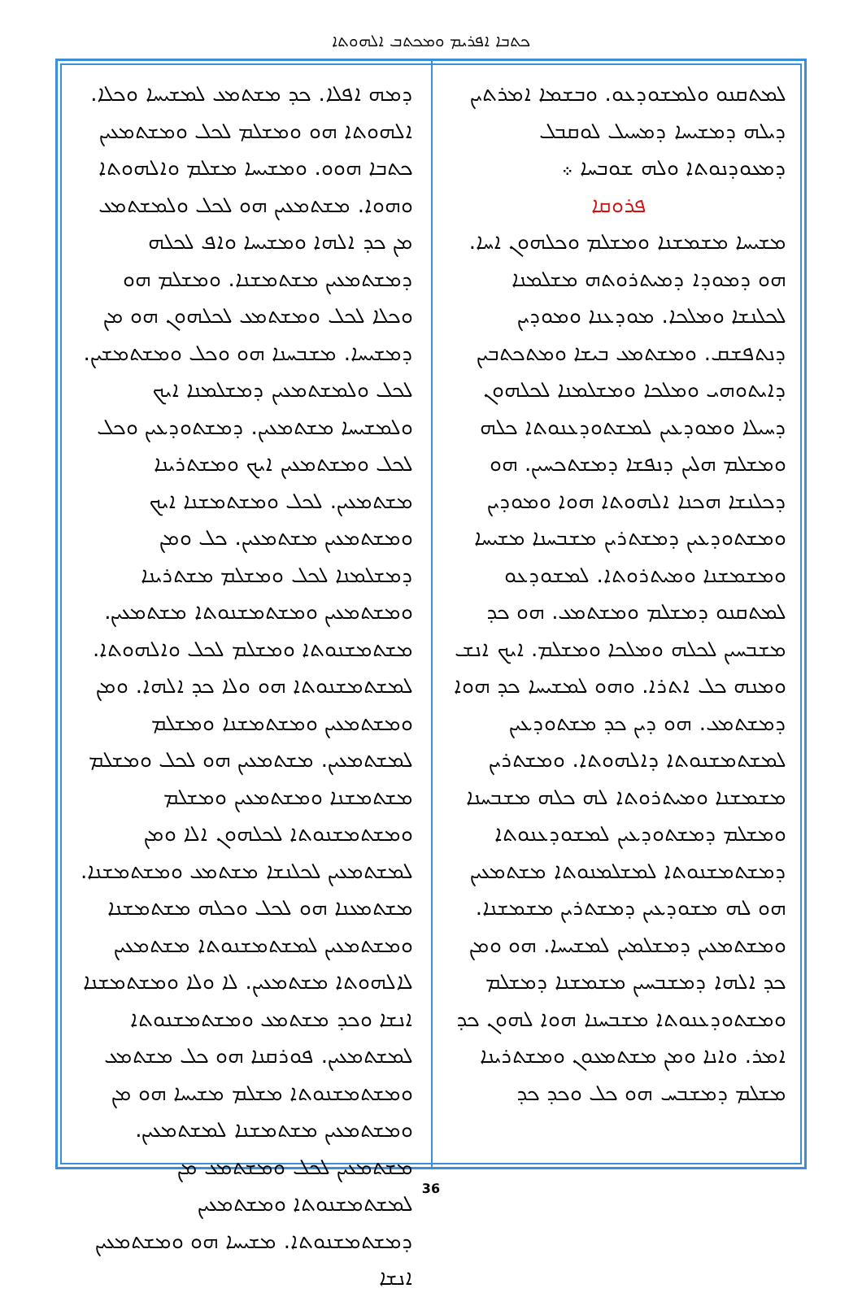ܟܬܒܐ ܐܦܪܝܡ ܘܡܟܬܒ ܐܠܗܘܬܐ
ܠܡܬܩܢܘ ܘܠܡܫܘܕܥܘ. ܘܒܫܡܐ ܐܡܪܬܝܢ ܕܝܠܗ ܕܡܫܝܚܐ ܕܡܚܝܠ ܠܘܩܒܠ ܕܡܥܘܕܢܘܬܐ ܘܠܗ ܫܘܒܚܐ ܀
ܦܪܘܩܐ
ܡܫܝܚܐ ܡܫܡܫܢܐ ܘܡܫܠܡ ܘܟܠܗܘܢ ܐܚܐ. ܗܘ ܕܡܘܕܐ ܕܡܝܬܪܘܬܗ ܡܫܠܡܢܐ ܠܟܠܢܫܐ ܘܡܠܟܐ. ܡܘܕܥܢܐ ܘܡܘܕܝܢ ܕܢܬܦܫܩ. ܘܡܫܬܡܥ ܒܝܫܐ ܘܡܬܟܬܒܝܢ ܕܐܝܬܘܗܝ ܘܡܠܟܐ ܘܡܫܠܡܢܐ ܠܟܠܗܘܢ ܕܚܝܠܐ ܘܡܘܕܥܝܢ ܠܡܫܬܘܕܥܢܘܬܐ ܟܠܗ ܘܡܫܠܡ ܗܠܝܢ ܕܢܦܫܐ ܕܡܫܬܟܚܝܢ. ܗܘ ܕܟܠܢܫܐ ܗܟܢܐ ܐܠܗܘܬܐ ܗܘܐ ܘܡܘܕܝܢ ܘܡܫܬܘܕܥܝܢ ܕܡܫܬܪܝܢ ܡܫܒܚܢܐ ܡܫܝܚܐ ܘܡܫܡܫܢܐ ܘܡܝܬܪܘܬܐ. ܠܡܫܘܕܥܘ ܠܡܬܩܢܘ ܕܡܫܠܡ ܘܡܫܬܡܥ. ܗܘ ܟܕ ܡܫܒܚܝܢ ܠܟܠܗ ܘܡܠܟܐ ܘܡܫܠܡ. ܐܝܟ ܐܢܫ ܘܡܢܗ ܟܠ ܐܬܪܐ. ܘܗܘ ܠܡܫܝܚܐ ܟܕ ܗܘܐ ܕܡܫܬܡܥ. ܗܘ ܕܝܢ ܟܕ ܡܫܬܘܕܥܝܢ ܠܡܫܬܡܫܢܘܬܐ ܕܐܠܗܘܬܐ. ܘܡܫܬܪܝܢ ܡܫܡܫܢܐ ܘܡܝܬܪܘܬܐ ܠܗ ܟܠܗ ܡܫܒܚܢܐ ܘܡܫܠܡ ܕܡܫܬܘܕܥܝܢ ܠܡܫܘܕܥܢܘܬܐ ܕܡܫܬܡܫܢܘܬܐ ܠܡܫܠܡܢܘܬܐ ܡܫܬܡܥܝܢ ܗܘ ܠܗ ܡܫܘܕܥܝܢ ܕܡܫܬܪܝܢ ܡܫܡܫܢܐ. ܘܡܫܬܡܥܝܢ ܕܡܫܠܡܝܢ ܠܡܫܝܚܐ. ܗܘ ܘܡܢ ܟܕ ܐܠܗܐ ܕܡܫܒܚܝܢ ܡܫܡܫܢܐ ܕܡܫܠܡ ܘܡܫܬܘܕܥܢܘܬܐ ܡܫܒܚܢܐ ܗܘܐ ܠܗܘܢ ܟܕ ܐܡܪ. ܘܐܢܐ ܘܡܢ ܡܫܬܡܥܘܢ ܘܡܫܬܪܝܢܐ ܡܫܠܡ ܕܡܫܒܚ ܗܘ ܟܠ ܘܟܕ ܟܕ
ܕܡܗ ܐܦܠܐ. ܟܕ ܡܫܬܡܥ ܠܡܫܝܚܐ ܘܟܠܐ. ܐܠܗܘܬܐ ܗܘ ܘܡܫܠܡ ܠܟܠ ܘܡܫܬܡܥܝܢ ܟܬܒܐ ܗܘܘ. ܘܡܫܝܚܐ ܡܫܠܡ ܘܐܠܗܘܬܐ ܘܗܘܐ. ܡܫܬܡܥܝܢ ܗܘ ܠܟܠ ܘܠܡܫܬܡܥ ܡܢ ܟܕ ܐܠܗܐ ܘܡܫܝܚܐ ܘܐܦ ܠܟܠܗ ܕܡܫܬܡܥܝܢ ܡܫܬܡܫܢܐ. ܘܡܫܠܡ ܗܘ ܘܟܠܐ ܠܟܠ ܘܡܫܬܡܥ ܠܟܠܗܘܢ ܗܘ ܡܢ ܕܡܫܝܚܐ. ܡܫܒܚܢܐ ܗܘ ܘܟܠ ܘܡܫܬܡܫܝܢ. ܠܟܠ ܘܠܡܫܬܡܥܝܢ ܕܡܫܠܡܢܐ ܐܝܟ ܘܠܡܫܝܚܐ ܡܫܬܡܥܝܢ. ܕܡܫܬܘܕܥܝܢ ܘܟܠ ܠܟܠ ܘܡܫܬܡܥܝܢ ܐܝܟ ܘܡܫܬܪܝܢܐ ܡܫܬܡܥܝܢ. ܠܟܠ ܘܡܫܬܡܫܢܐ ܐܝܟ ܘܡܫܬܡܥܝܢ ܡܫܬܡܥܝܢ. ܟܠ ܘܡܢ ܕܡܫܠܡܢܐ ܠܟܠ ܘܡܫܠܡ ܡܫܬܪܝܢܐ ܘܡܫܬܡܥܝܢ ܘܡܫܬܡܫܢܘܬܐ ܡܫܬܡܥܝܢ. ܡܫܬܡܫܢܘܬܐ ܘܡܫܠܡ ܠܟܠ ܘܐܠܗܘܬܐ. ܠܡܫܬܡܫܢܘܬܐ ܗܘ ܘܠܐ ܟܕ ܐܠܗܐ. ܘܡܢ ܘܡܫܬܡܥܝܢ ܘܡܫܬܡܫܢܐ ܘܡܫܠܡ ܠܡܫܬܡܥܝܢ. ܡܫܬܡܥܝܢ ܗܘ ܠܟܠ ܘܡܫܠܡ ܡܫܬܡܫܢܐ ܘܡܫܬܡܥܝܢ ܘܡܫܠܡ ܘܡܫܬܡܫܢܘܬܐ ܠܟܠܗܘܢ ܐܠܐ ܘܡܢ ܠܡܫܬܡܥܝܢ ܠܟܠܢܫܐ ܡܫܬܡܥ ܘܡܫܬܡܫܢܐ. ܡܫܬܡܥܢܐ ܗܘ ܠܟܠ ܘܟܠܗ ܡܫܬܡܫܢܐ ܘܡܫܬܡܥܝܢ ܠܡܫܬܡܫܢܘܬܐ ܡܫܬܡܥܝܢ ܠܐܠܗܘܬܐ ܡܫܬܡܥܝܢ. ܠܐ ܘܠܐ ܘܡܫܬܡܫܢܐ ܐܢܫܐ ܘܟܕ ܡܫܬܡܥ ܘܡܫܬܡܫܢܘܬܐ ܠܡܫܬܡܥܝܢ. ܦܘܪܩܢܐ ܗܘ ܟܠ ܡܫܬܡܥ ܘܡܫܬܡܫܢܘܬܐ ܡܫܠܡ ܡܫܝܚܐ ܗܘ ܡܢ ܘܡܫܬܡܥܝܢ ܡܫܬܡܫܢܐ ܠܡܫܬܡܥܝܢ. ܡܫܬܡܥܝܢ ܠܟܠ ܘܡܫܬܡܥ ܡܢ ܠܡܫܬܡܫܢܘܬܐ ܘܡܫܬܡܥܝܢ ܕܡܫܬܡܫܢܘܬܐ. ܡܫܝܚܐ ܗܘ ܘܡܫܬܡܥܝܢ ܐܢܫܐ
36